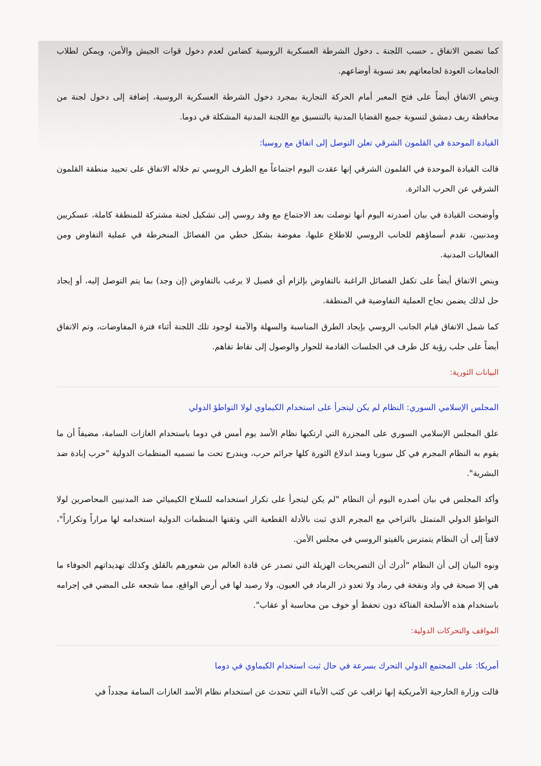كما تضمن الاتفاق ـ حسب اللجنة ـ دخول الشرطة العسكرية الروسية كضامن لعدم دخول قوات الجيش والأمن، ويمكن لطلاب الجامعات العودة لجامعاتهم بعد تسوية أوضاعهم.
وينص الاتفاق أيضاً على فتح المعبر أمام الحركة التجارية بمجرد دخول الشرطة العسكرية الروسية، إضافة إلى دخول لجنة من محافظة ريف دمشق لتسوية جميع القضايا المدنية بالتنسيق مع اللجنة المدنية المشكلة في دوما.
القيادة الموحدة في القلمون الشرقي تعلن التوصل إلى اتفاق مع روسيا:
قالت القيادة الموحدة في القلمون الشرقي إنها عقدت اليوم اجتماعاً مع الطرف الروسي تم خلاله الاتفاق على تحييد منطقة القلمون الشرقي عن الحرب الدائرة.
وأوضحت القيادة في بيان أصدرته اليوم أنها توصلت بعد الاجتماع مع وفد روسي إلى تشكيل لجنة مشتركة للمنطقة كاملة، عسكريين ومدنيين، تقدم أسماؤهم للجانب الروسي للاطلاع عليها، مفوضة بشكل خطي من الفصائل المنخرطة في عملية التفاوض ومن الفعاليات المدنية.
وينص الاتفاق أيضاُ على تكفل الفصائل الراغبة بالتفاوض بإلزام أي فصيل لا يرغب بالتفاوض (إن وجد) بما يتم التوصل إليه، أو إيجاد حل لذلك يضمن نجاح العملية التفاوضية في المنطقة.
كما شمل الاتفاق قيام الجانب الروسي بإيجاد الطرق المناسبة والسهلة والآمنة لوجود تلك اللجنة أثناء فترة المفاوضات، وتم الاتفاق أيضاً على جلب رؤية كل طرف في الجلسات القادمة للحوار والوصول إلى نقاط تفاهم.
البيانات الثورية:
المجلس الإسلامي السوري: النظام لم يكن ليتجرأ على استخدام الكيماوي لولا التواطؤ الدولي
علق المجلس الإسلامي السوري على المجزرة التي ارتكبها نظام الأسد يوم أمس في دوما باستخدام الغازات السامة، مضيفاً أن ما يقوم به النظام المجرم في كل سوريا ومنذ اندلاع الثورة كلها جرائم حرب، ويندرج تحت ما تسميه المنظمات الدولية "حرب إبادة ضد البشرية".
وأكد المجلس في بيان أصدره اليوم أن النظام "لم يكن ليتجرأ على تكرار استخدامه للسلاح الكيميائي ضد المدنيين المحاصرين لولا التواطؤ الدولي المتمثل بالتراخي مع المجرم الذي ثبت بالأدلة القطعية التي وثقتها المنظمات الدولية استخدامه لها مراراً وتكراراً"، لافتاً إلى أن النظام يتمترس بالفيتو الروسي في مجلس الأمن.
ونوه البيان إلى أن النظام "أدرك أن التصريحات الهزيلة التي تصدر عن قادة العالم من شعورهم بالقلق وكذلك تهديداتهم الجوفاء ما هي إلا صيحة في واد ونفخة في رماد ولا تعدو ذر الرماد في العيون، ولا رصيد لها في أرض الواقع، مما شجعه على المضي في إجرامه باستخدام هذه الأسلحة الفتاكة دون تحفظ أو خوف من محاسبة أو عقاب".
المواقف والتحركات الدولية:
أمريكا: على المجتمع الدولي التحرك بسرعة في حال ثبت استخدام الكيماوي في دوما
قالت وزارة الخارجية الأمريكية إنها تراقب عن كثب الأنباء التي تتحدث عن استخدام نظام الأسد الغازات السامة مجدداً في